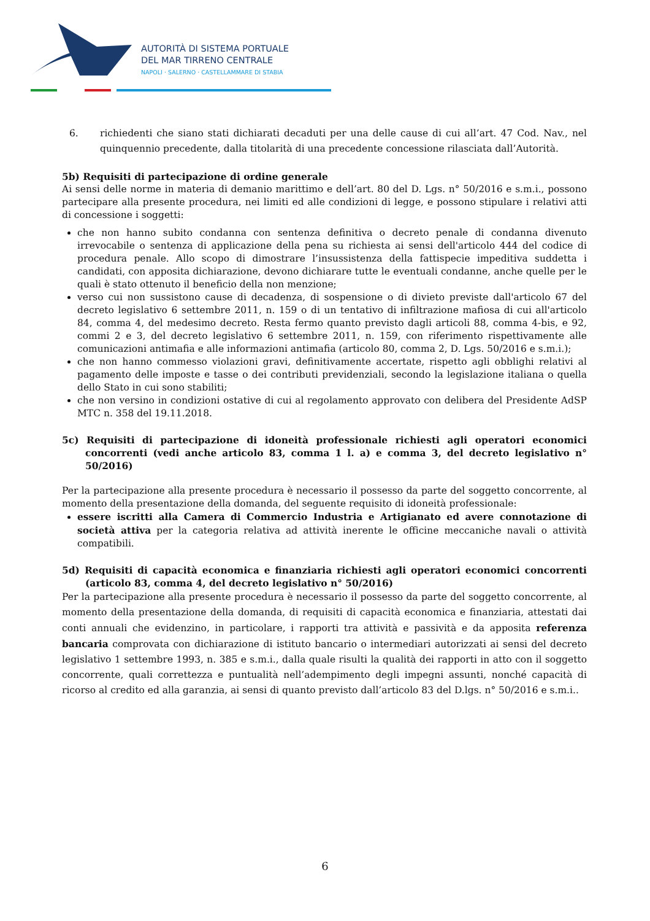AUTORITÀ DI SISTEMA PORTUALE
DEL MAR TIRRENO CENTRALE
NAPOLI · SALERNO · CASTELLAMMARE DI STABIA
6. richiedenti che siano stati dichiarati decaduti per una delle cause di cui all’art. 47 Cod. Nav., nel quinquennio precedente, dalla titolarità di una precedente concessione rilasciata dall’Autorità.
5b) Requisiti di partecipazione di ordine generale
Ai sensi delle norme in materia di demanio marittimo e dell’art. 80 del D. Lgs. n° 50/2016 e s.m.i., possono partecipare alla presente procedura, nei limiti ed alle condizioni di legge, e possono stipulare i relativi atti di concessione i soggetti:
che non hanno subito condanna con sentenza definitiva o decreto penale di condanna divenuto irrevocabile o sentenza di applicazione della pena su richiesta ai sensi dell'articolo 444 del codice di procedura penale. Allo scopo di dimostrare l’insussistenza della fattispecie impeditiva suddetta i candidati, con apposita dichiarazione, devono dichiarare tutte le eventuali condanne, anche quelle per le quali è stato ottenuto il beneficio della non menzione;
verso cui non sussistono cause di decadenza, di sospensione o di divieto previste dall'articolo 67 del decreto legislativo 6 settembre 2011, n. 159 o di un tentativo di infiltrazione mafiosa di cui all'articolo 84, comma 4, del medesimo decreto. Resta fermo quanto previsto dagli articoli 88, comma 4-bis, e 92, commi 2 e 3, del decreto legislativo 6 settembre 2011, n. 159, con riferimento rispettivamente alle comunicazioni antimafia e alle informazioni antimafia (articolo 80, comma 2, D. Lgs. 50/2016 e s.m.i.);
che non hanno commesso violazioni gravi, definitivamente accertate, rispetto agli obblighi relativi al pagamento delle imposte e tasse o dei contributi previdenziali, secondo la legislazione italiana o quella dello Stato in cui sono stabiliti;
che non versino in condizioni ostative di cui al regolamento approvato con delibera del Presidente AdSP MTC n. 358 del 19.11.2018.
5c) Requisiti di partecipazione di idoneità professionale richiesti agli operatori economici concorrenti (vedi anche articolo 83, comma 1 l. a) e comma 3, del decreto legislativo n° 50/2016)
Per la partecipazione alla presente procedura è necessario il possesso da parte del soggetto concorrente, al momento della presentazione della domanda, del seguente requisito di idoneità professionale:
essere iscritti alla Camera di Commercio Industria e Artigianato ed avere connotazione di società attiva per la categoria relativa ad attività inerente le officine meccaniche navali o attività compatibili.
5d) Requisiti di capacità economica e finanziaria richiesti agli operatori economici concorrenti (articolo 83, comma 4, del decreto legislativo n° 50/2016)
Per la partecipazione alla presente procedura è necessario il possesso da parte del soggetto concorrente, al momento della presentazione della domanda, di requisiti di capacità economica e finanziaria, attestati dai conti annuali che evidenzino, in particolare, i rapporti tra attività e passività e da apposita referenza bancaria comprovata con dichiarazione di istituto bancario o intermediari autorizzati ai sensi del decreto legislativo 1 settembre 1993, n. 385 e s.m.i., dalla quale risulti la qualità dei rapporti in atto con il soggetto concorrente, quali correttezza e puntualità nell’adempimento degli impegni assunti, nonché capacità di ricorso al credito ed alla garanzia, ai sensi di quanto previsto dall’articolo 83 del D.lgs. n° 50/2016 e s.m.i..
6